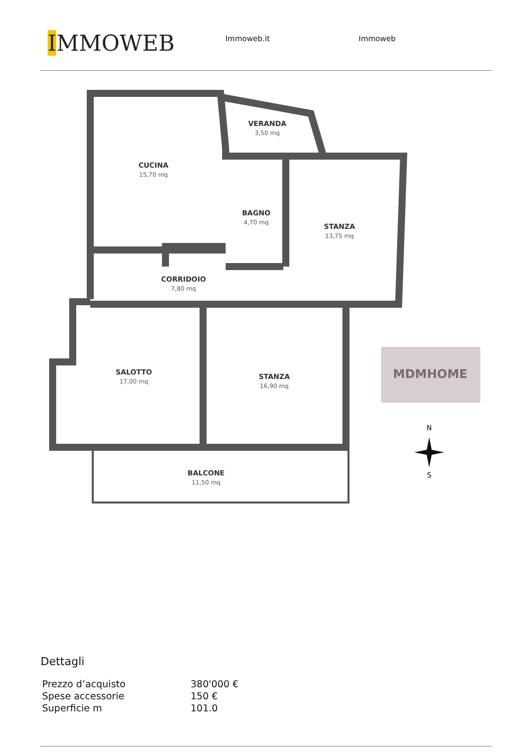IMMOWEB
Immoweb.it Immoweb
VERANDA
CUCINA
BAGNO
STANZA
CORRIDOIO
SALOTTO
STANZA
BALCONE
3,50 mq
15,70 mq
4,70 mq
13,75 mq
7,80 mq
17,00 mq
16,90 mq
11,50 mq
MDMHOME
N
S
Dettagli
| Prezzo d’acquisto | 380'000 € |
| Spese accessorie | 150 € |
| Superficie m | 101.0 |